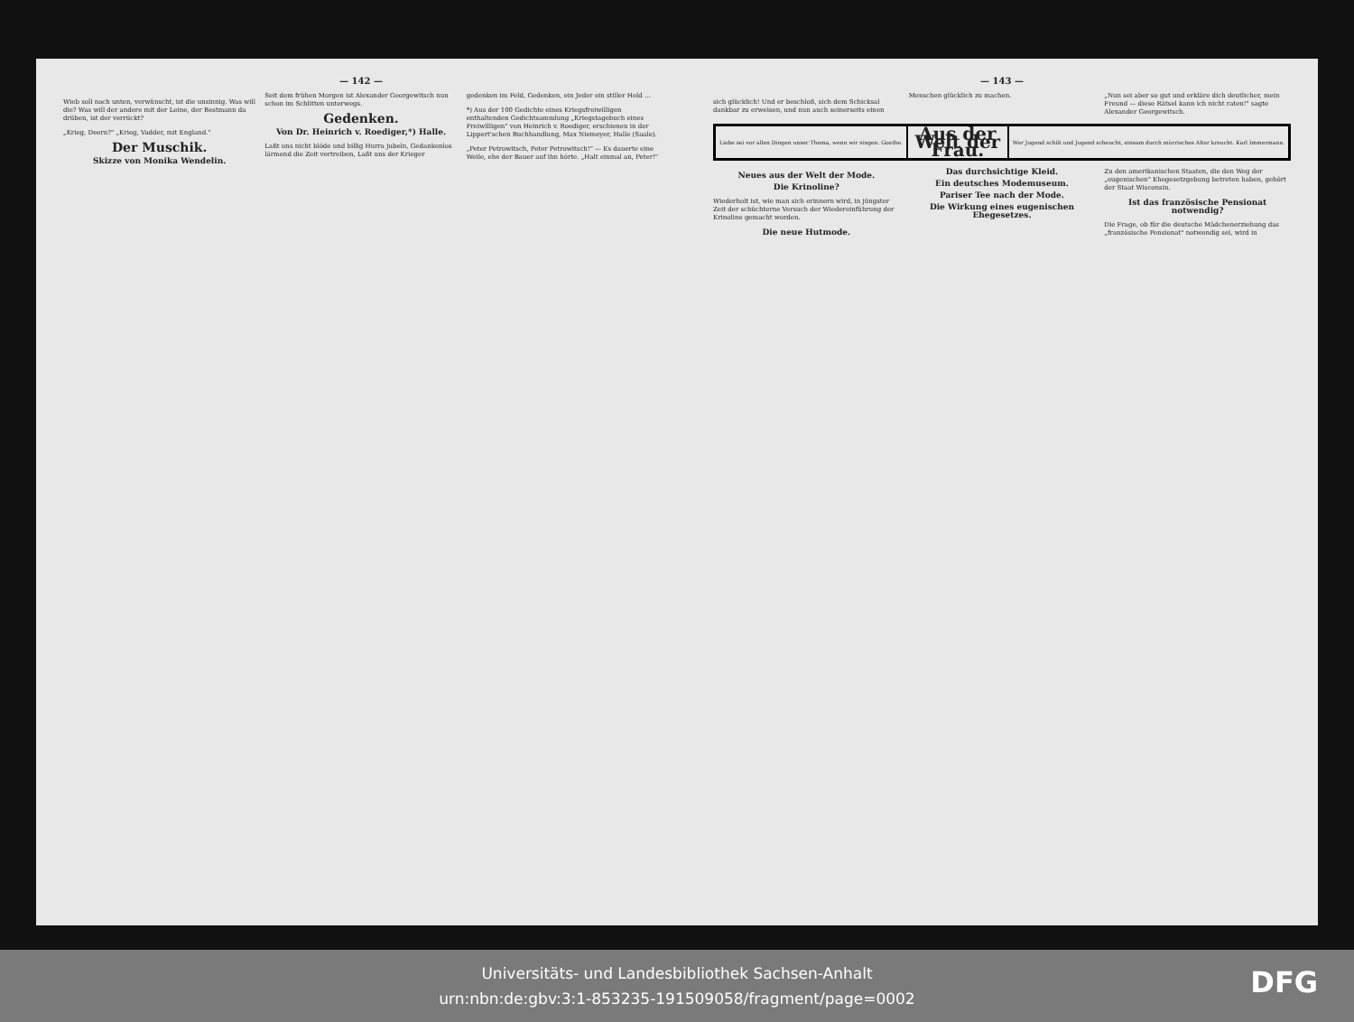— 142 —
Wieb soll nach unten, verwünscht, ist die unsinnig. Was will die? Was will der andere mit der Leine, der Bestmann da drüben, ist der verrückt?
„Krieg, Deern?" „Krieg, Vadder, mit England."
Der Muschik.
Skizze von Monika Wendelin.
Seit dem frühen Morgen ist Alexander Georgewitsch nun schon im Schlitten unterwegs.
Gedenken.
Von Dr. Heinrich v. Roediger,*) Halle.
Laßt uns nicht blöde und billig Hurra jubeln, Gedankenlos lärmend die Zeit vertreiben, Laßt uns der Krieger gedenken im Feld, Gedenken, ein Jeder ein stiller Held ...
*) Aus der 100 Gedichte eines Kriegsfreiwilligen enthaltenden Gedichtsammlung „Kriegstagebuch eines Freiwilligen" von Heinrich v. Roediger, erschienen in der Lippert'schen Buchhandlung, Max Niemeyer, Halle (Saale).
„Peter Petrowitsch, Peter Petrowitsch!" — Es dauerte eine Weile, ehe der Bauer auf ihn hörte. „Halt einmal an, Peter!"
— 143 —
sich glücklich! Und er beschloß, sich dem Schicksal dankbar zu erweisen, und nun auch seinerseits einen Menschen glücklich zu machen.
„Nun sei aber so gut und erkläre dich deutlicher, mein Freund — diese Rätsel kann ich nicht raten!" sagte Alexander Georgewitsch.
Liebe sei vor allen Dingen unser Thema, wenn wir singen. Goethe.
Aus der Welt der Frau.
Wer Jugend schilt und Jugend scheucht, einsam durch mürrisches Alter kreucht. Karl Immermann.
Neues aus der Welt der Mode.
Die Krinoline?
Wiederholt ist, wie man sich erinnern wird, in jüngster Zeit der schüchterne Versuch der Wiedereinführung der Krinoline gemacht worden.
Die neue Hutmode.
Das durchsichtige Kleid.
Ein deutsches Modemuseum.
Pariser Tee nach der Mode.
Die Wirkung eines eugenischen Ehegesetzes.
Zu den amerikanischen Staaten, die den Weg der „eugenischen" Ehegesetzgebung betreten haben, gehört der Staat Wisconsin.
Ist das französische Pensionat notwendig?
Die Frage, ob für die deutsche Mädchenerziehung das „französische Pensionat" notwendig sei, wird in
Universitäts- und Landesbibliothek Sachsen-Anhalt
urn:nbn:de:gbv:3:1-853235-191509058/fragment/page=0002
DFG